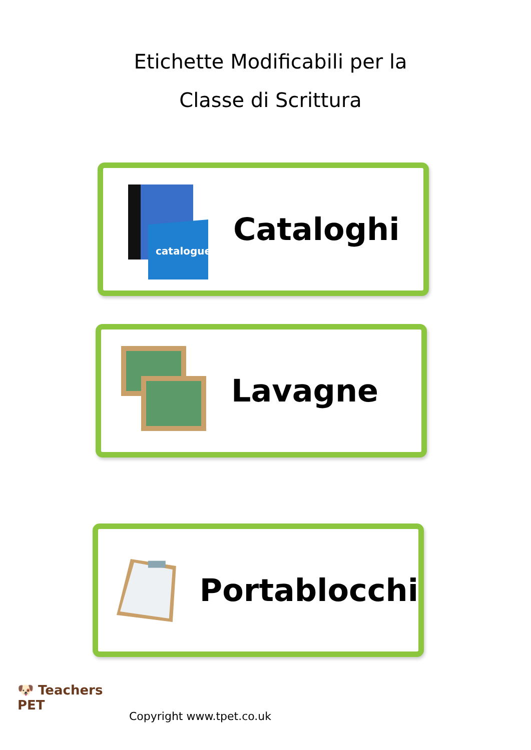Etichette Modificabili per la
Classe di Scrittura
catalogue
Cataloghi
Lavagne
Portablocchi
🐶 Teachers
PET
Copyright www.tpet.co.uk